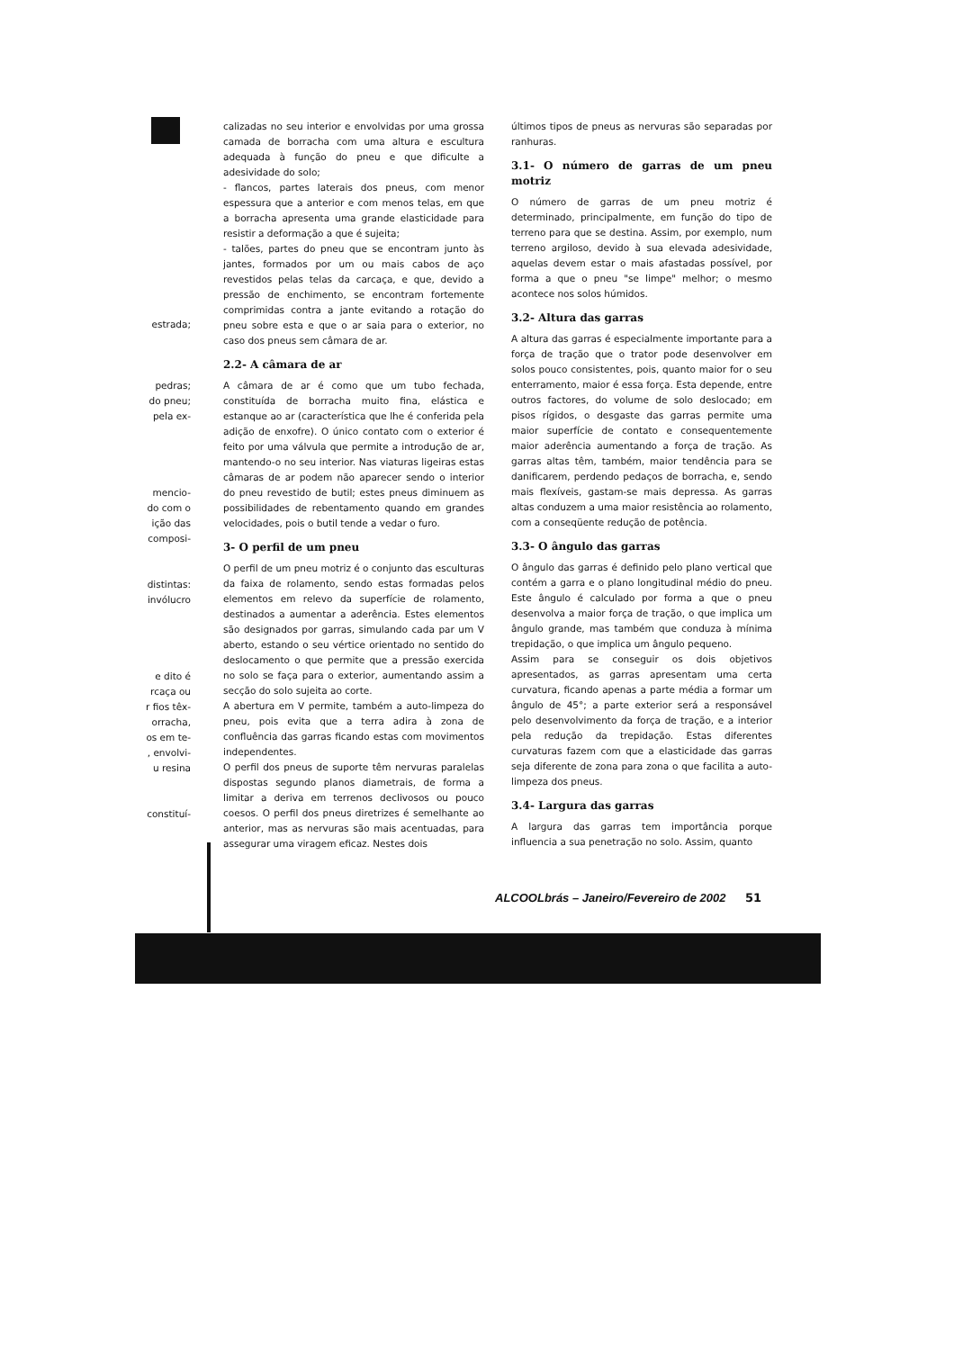estrada;
pedras;
do pneu;
pela ex-
mencio-
do com o
ição das
composi-
distintas:
invólucro
e dito é
rcaça ou
r fios têx-
orracha,
os em te-
, envolvi-
u resina
constituí-
calizadas no seu interior e envolvidas por uma grossa camada de borracha com uma altura e escultura adequada à função do pneu e que dificulte a adesividade do solo;
- flancos, partes laterais dos pneus, com menor espessura que a anterior e com menos telas, em que a borracha apresenta uma grande elasticidade para resistir a deformação a que é sujeita;
- talões, partes do pneu que se encontram junto às jantes, formados por um ou mais cabos de aço revestidos pelas telas da carcaça, e que, devido a pressão de enchimento, se encontram fortemente comprimidas contra a jante evitando a rotação do pneu sobre esta e que o ar saia para o exterior, no caso dos pneus sem câmara de ar.
2.2- A câmara de ar
A câmara de ar é como que um tubo fechada, constituída de borracha muito fina, elástica e estanque ao ar (característica que lhe é conferida pela adição de enxofre). O único contato com o exterior é feito por uma válvula que permite a introdução de ar, mantendo-o no seu interior. Nas viaturas ligeiras estas câmaras de ar podem não aparecer sendo o interior do pneu revestido de butil; estes pneus diminuem as possibilidades de rebentamento quando em grandes velocidades, pois o butil tende a vedar o furo.
3- O perfil de um pneu
O perfil de um pneu motriz é o conjunto das esculturas da faixa de rolamento, sendo estas formadas pelos elementos em relevo da superfície de rolamento, destinados a aumentar a aderência. Estes elementos são designados por garras, simulando cada par um V aberto, estando o seu vértice orientado no sentido do deslocamento o que permite que a pressão exercida no solo se faça para o exterior, aumentando assim a secção do solo sujeita ao corte.
A abertura em V permite, também a auto-limpeza do pneu, pois evita que a terra adira à zona de confluência das garras ficando estas com movimentos independentes.
O perfil dos pneus de suporte têm nervuras paralelas dispostas segundo planos diametrais, de forma a limitar a deriva em terrenos declivosos ou pouco coesos. O perfil dos pneus diretrizes é semelhante ao anterior, mas as nervuras são mais acentuadas, para assegurar uma viragem eficaz. Nestes dois
últimos tipos de pneus as nervuras são separadas por ranhuras.
3.1- O número de garras de um pneu motriz
O número de garras de um pneu motriz é determinado, principalmente, em função do tipo de terreno para que se destina. Assim, por exemplo, num terreno argiloso, devido à sua elevada adesividade, aquelas devem estar o mais afastadas possível, por forma a que o pneu "se limpe" melhor; o mesmo acontece nos solos húmidos.
3.2- Altura das garras
A altura das garras é especialmente importante para a força de tração que o trator pode desenvolver em solos pouco consistentes, pois, quanto maior for o seu enterramento, maior é essa força. Esta depende, entre outros factores, do volume de solo deslocado; em pisos rígidos, o desgaste das garras permite uma maior superfície de contato e consequentemente maior aderência aumentando a força de tração. As garras altas têm, também, maior tendência para se danificarem, perdendo pedaços de borracha, e, sendo mais flexíveis, gastam-se mais depressa. As garras altas conduzem a uma maior resistência ao rolamento, com a conseqüente redução de potência.
3.3- O ângulo das garras
O ângulo das garras é definido pelo plano vertical que contém a garra e o plano longitudinal médio do pneu. Este ângulo é calculado por forma a que o pneu desenvolva a maior força de tração, o que implica um ângulo grande, mas também que conduza à mínima trepidação, o que implica um ângulo pequeno.
Assim para se conseguir os dois objetivos apresentados, as garras apresentam uma certa curvatura, ficando apenas a parte média a formar um ângulo de 45°; a parte exterior será a responsável pelo desenvolvimento da força de tração, e a interior pela redução da trepidação. Estas diferentes curvaturas fazem com que a elasticidade das garras seja diferente de zona para zona o que facilita a auto-limpeza dos pneus.
3.4- Largura das garras
A largura das garras tem importância porque influencia a sua penetração no solo. Assim, quanto
ALCOOLbrás – Janeiro/Fevereiro de 2002
51